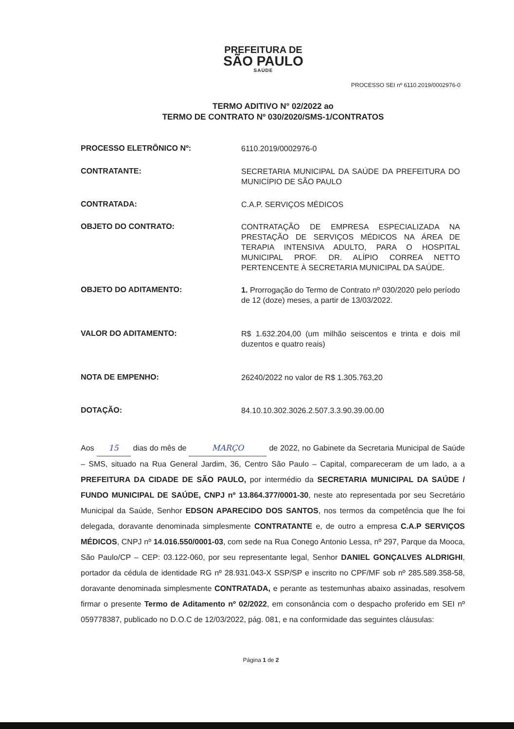PREFEITURA DE
SÃO PAULO
SAÚDE
PROCESSO SEI nº 6110.2019/0002976-0
TERMO ADITIVO N° 02/2022 ao
TERMO DE CONTRATO Nº 030/2020/SMS-1/CONTRATOS
PROCESSO ELETRÔNICO Nº:
6110.2019/0002976-0
CONTRATANTE:
SECRETARIA MUNICIPAL DA SAÚDE DA PREFEITURA DO MUNICÍPIO DE SÃO PAULO
CONTRATADA:
C.A.P. SERVIÇOS MÉDICOS
OBJETO DO CONTRATO:
CONTRATAÇÃO DE EMPRESA ESPECIALIZADA NA PRESTAÇÃO DE SERVIÇOS MÉDICOS NA ÁREA DE TERAPIA INTENSIVA ADULTO, PARA O HOSPITAL MUNICIPAL PROF. DR. ALÍPIO CORREA NETTO PERTENCENTE À SECRETARIA MUNICIPAL DA SAÚDE.
OBJETO DO ADITAMENTO:
1. Prorrogação do Termo de Contrato nº 030/2020 pelo período de 12 (doze) meses, a partir de 13/03/2022.
VALOR DO ADITAMENTO:
R$ 1.632.204,00 (um milhão seiscentos e trinta e dois mil duzentos e quatro reais)
NOTA DE EMPENHO:
26240/2022 no valor de R$ 1.305.763,20
DOTAÇÃO:
84.10.10.302.3026.2.507.3.3.90.39.00.00
Aos 15 dias do mês de MARÇO de 2022, no Gabinete da Secretaria Municipal de Saúde – SMS, situado na Rua General Jardim, 36, Centro São Paulo – Capital, compareceram de um lado, a a PREFEITURA DA CIDADE DE SÃO PAULO, por intermédio da SECRETARIA MUNICIPAL DA SAÚDE / FUNDO MUNICIPAL DE SAÚDE, CNPJ nº 13.864.377/0001-30, neste ato representada por seu Secretário Municipal da Saúde, Senhor EDSON APARECIDO DOS SANTOS, nos termos da competência que lhe foi delegada, doravante denominada simplesmente CONTRATANTE e, de outro a empresa C.A.P SERVIÇOS MÉDICOS, CNPJ nº 14.016.550/0001-03, com sede na Rua Conego Antonio Lessa, nº 297, Parque da Mooca, São Paulo/CP – CEP: 03.122-060, por seu representante legal, Senhor DANIEL GONÇALVES ALDRIGHI, portador da cédula de identidade RG nº 28.931.043-X SSP/SP e inscrito no CPF/MF sob nº 285.589.358-58, doravante denominada simplesmente CONTRATADA, e perante as testemunhas abaixo assinadas, resolvem firmar o presente Termo de Aditamento nº 02/2022, em consonância com o despacho proferido em SEI nº 059778387, publicado no D.O.C de 12/03/2022, pág. 081, e na conformidade das seguintes cláusulas:
Página 1 de 2